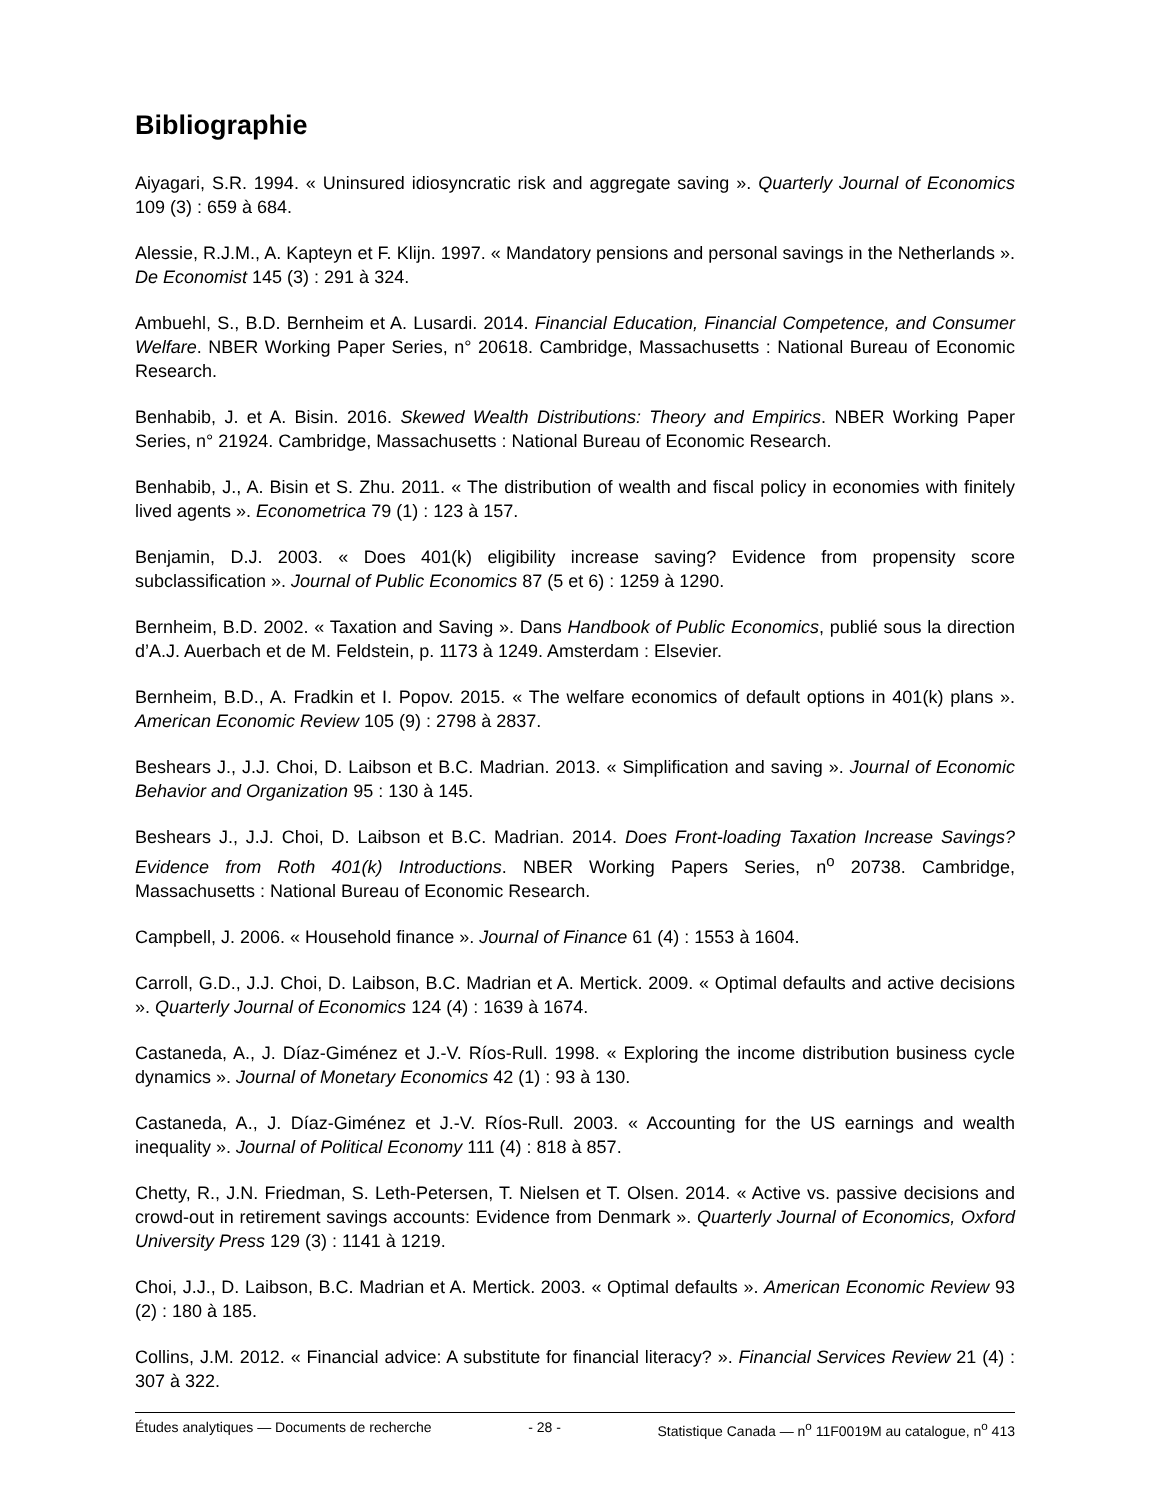Bibliographie
Aiyagari, S.R. 1994. « Uninsured idiosyncratic risk and aggregate saving ». Quarterly Journal of Economics 109 (3) : 659 à 684.
Alessie, R.J.M., A. Kapteyn et F. Klijn. 1997. « Mandatory pensions and personal savings in the Netherlands ». De Economist 145 (3) : 291 à 324.
Ambuehl, S., B.D. Bernheim et A. Lusardi. 2014. Financial Education, Financial Competence, and Consumer Welfare. NBER Working Paper Series, n° 20618. Cambridge, Massachusetts : National Bureau of Economic Research.
Benhabib, J. et A. Bisin. 2016. Skewed Wealth Distributions: Theory and Empirics. NBER Working Paper Series, n° 21924. Cambridge, Massachusetts : National Bureau of Economic Research.
Benhabib, J., A. Bisin et S. Zhu. 2011. « The distribution of wealth and fiscal policy in economies with finitely lived agents ». Econometrica 79 (1) : 123 à 157.
Benjamin, D.J. 2003. « Does 401(k) eligibility increase saving? Evidence from propensity score subclassification ». Journal of Public Economics 87 (5 et 6) : 1259 à 1290.
Bernheim, B.D. 2002. « Taxation and Saving ». Dans Handbook of Public Economics, publié sous la direction d’A.J. Auerbach et de M. Feldstein, p. 1173 à 1249. Amsterdam : Elsevier.
Bernheim, B.D., A. Fradkin et I. Popov. 2015. « The welfare economics of default options in 401(k) plans ». American Economic Review 105 (9) : 2798 à 2837.
Beshears J., J.J. Choi, D. Laibson et B.C. Madrian. 2013. « Simplification and saving ». Journal of Economic Behavior and Organization 95 : 130 à 145.
Beshears J., J.J. Choi, D. Laibson et B.C. Madrian. 2014. Does Front-loading Taxation Increase Savings? Evidence from Roth 401(k) Introductions. NBER Working Papers Series, n<sup>o</sup> 20738. Cambridge, Massachusetts : National Bureau of Economic Research.
Campbell, J. 2006. « Household finance ». Journal of Finance 61 (4) : 1553 à 1604.
Carroll, G.D., J.J. Choi, D. Laibson, B.C. Madrian et A. Mertick. 2009. « Optimal defaults and active decisions ». Quarterly Journal of Economics 124 (4) : 1639 à 1674.
Castaneda, A., J. Díaz-Giménez et J.-V. Ríos-Rull. 1998. « Exploring the income distribution business cycle dynamics ». Journal of Monetary Economics 42 (1) : 93 à 130.
Castaneda, A., J. Díaz-Giménez et J.-V. Ríos-Rull. 2003. « Accounting for the US earnings and wealth inequality ». Journal of Political Economy 111 (4) : 818 à 857.
Chetty, R., J.N. Friedman, S. Leth-Petersen, T. Nielsen et T. Olsen. 2014. « Active vs. passive decisions and crowd-out in retirement savings accounts: Evidence from Denmark ». Quarterly Journal of Economics, Oxford University Press 129 (3) : 1141 à 1219.
Choi, J.J., D. Laibson, B.C. Madrian et A. Mertick. 2003. « Optimal defaults ». American Economic Review 93 (2) : 180 à 185.
Collins, J.M. 2012. « Financial advice: A substitute for financial literacy? ». Financial Services Review 21 (4) : 307 à 322.
Études analytiques — Documents de recherche - 28 - Statistique Canada — n<sup>o</sup> 11F0019M au catalogue, n<sup>o</sup> 413